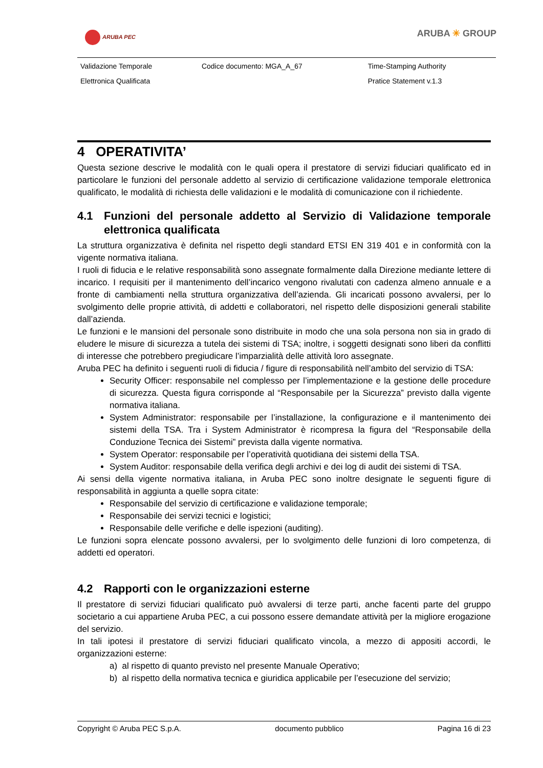ARUBA PEC ARUBA ✳ GROUP
| Validazione Temporale | Codice documento: MGA_A_67 | Time-Stamping Authority |
| Elettronica Qualificata | | Pratice Statement v.1.3 |
4 OPERATIVITA’
Questa sezione descrive le modalità con le quali opera il prestatore di servizi fiduciari qualificato ed in particolare le funzioni del personale addetto al servizio di certificazione validazione temporale elettronica qualificato, le modalità di richiesta delle validazioni e le modalità di comunicazione con il richiedente.
4.1 Funzioni del personale addetto al Servizio di Validazione temporale elettronica qualificata
La struttura organizzativa è definita nel rispetto degli standard ETSI EN 319 401 e in conformità con la vigente normativa italiana.
I ruoli di fiducia e le relative responsabilità sono assegnate formalmente dalla Direzione mediante lettere di incarico. I requisiti per il mantenimento dell’incarico vengono rivalutati con cadenza almeno annuale e a fronte di cambiamenti nella struttura organizzativa dell’azienda. Gli incaricati possono avvalersi, per lo svolgimento delle proprie attività, di addetti e collaboratori, nel rispetto delle disposizioni generali stabilite dall’azienda.
Le funzioni e le mansioni del personale sono distribuite in modo che una sola persona non sia in grado di eludere le misure di sicurezza a tutela dei sistemi di TSA; inoltre, i soggetti designati sono liberi da conflitti di interesse che potrebbero pregiudicare l’imparzialità delle attività loro assegnate.
Aruba PEC ha definito i seguenti ruoli di fiducia / figure di responsabilità nell’ambito del servizio di TSA:
Security Officer: responsabile nel complesso per l’implementazione e la gestione delle procedure di sicurezza. Questa figura corrisponde al “Responsabile per la Sicurezza” previsto dalla vigente normativa italiana.
System Administrator: responsabile per l’installazione, la configurazione e il mantenimento dei sistemi della TSA. Tra i System Administrator è ricompresa la figura del “Responsabile della Conduzione Tecnica dei Sistemi” prevista dalla vigente normativa.
System Operator: responsabile per l’operatività quotidiana dei sistemi della TSA.
System Auditor: responsabile della verifica degli archivi e dei log di audit dei sistemi di TSA.
Ai sensi della vigente normativa italiana, in Aruba PEC sono inoltre designate le seguenti figure di responsabilità in aggiunta a quelle sopra citate:
Responsabile del servizio di certificazione e validazione temporale;
Responsabile dei servizi tecnici e logistici;
Responsabile delle verifiche e delle ispezioni (auditing).
Le funzioni sopra elencate possono avvalersi, per lo svolgimento delle funzioni di loro competenza, di addetti ed operatori.
4.2 Rapporti con le organizzazioni esterne
Il prestatore di servizi fiduciari qualificato può avvalersi di terze parti, anche facenti parte del gruppo societario a cui appartiene Aruba PEC, a cui possono essere demandate attività per la migliore erogazione del servizio.
In tali ipotesi il prestatore di servizi fiduciari qualificato vincola, a mezzo di appositi accordi, le organizzazioni esterne:
a) al rispetto di quanto previsto nel presente Manuale Operativo;
b) al rispetto della normativa tecnica e giuridica applicabile per l’esecuzione del servizio;
Copyright © Aruba PEC S.p.A. documento pubblico Pagina 16 di 23